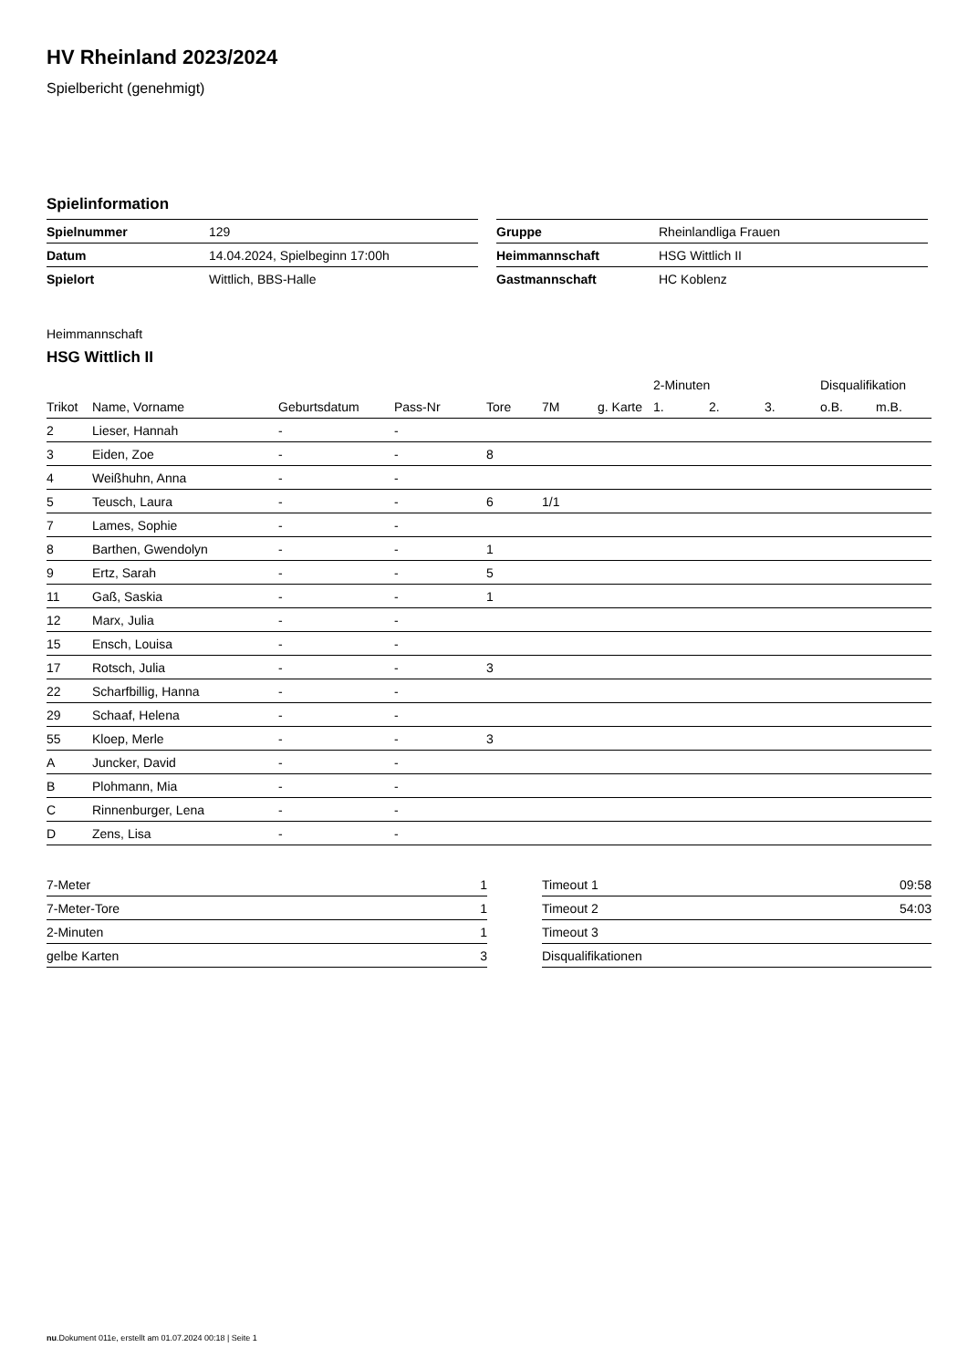HV Rheinland 2023/2024
Spielbericht (genehmigt)
Spielinformation
| Spielnummer | 129 |
| Datum | 14.04.2024, Spielbeginn 17:00h |
| Spielort | Wittlich, BBS-Halle |
| Gruppe | Rheinlandliga Frauen |
| Heimmannschaft | HSG Wittlich II |
| Gastmannschaft | HC Koblenz |
Heimmannschaft
HSG Wittlich II
| | | | | | | | 2-Minuten | | | Disqualifikation | |
| --- | --- | --- | --- | --- | --- | --- | --- | --- | --- | --- | --- |
| Trikot | Name, Vorname | Geburtsdatum | Pass-Nr | Tore | 7M | g. Karte | 1. | 2. | 3. | o.B. | m.B. |
| 2 | Lieser, Hannah | - | - | | | | | | | | |
| 3 | Eiden, Zoe | - | - | 8 | | | | | | | |
| 4 | Weißhuhn, Anna | - | - | | | | | | | | |
| 5 | Teusch, Laura | - | - | 6 | 1/1 | | | | | | |
| 7 | Lames, Sophie | - | - | | | | | | | | |
| 8 | Barthen, Gwendolyn | - | - | 1 | | | | | | | |
| 9 | Ertz, Sarah | - | - | 5 | | | | | | | |
| 11 | Gaß, Saskia | - | - | 1 | | | | | | | |
| 12 | Marx, Julia | - | - | | | | | | | | |
| 15 | Ensch, Louisa | - | - | | | | | | | | |
| 17 | Rotsch, Julia | - | - | 3 | | | | | | | |
| 22 | Scharfbillig, Hanna | - | - | | | | | | | | |
| 29 | Schaaf, Helena | - | - | | | | | | | | |
| 55 | Kloep, Merle | - | - | 3 | | | | | | | |
| A | Juncker, David | - | - | | | | | | | | |
| B | Plohmann, Mia | - | - | | | | | | | | |
| C | Rinnenburger, Lena | - | - | | | | | | | | |
| D | Zens, Lisa | - | - | | | | | | | | |
| 7-Meter | 1 |
| 7-Meter-Tore | 1 |
| 2-Minuten | 1 |
| gelbe Karten | 3 |
| Timeout 1 | 09:58 |
| Timeout 2 | 54:03 |
| Timeout 3 | |
| Disqualifikationen | |
nu.Dokument 011e, erstellt am 01.07.2024 00:18 | Seite 1